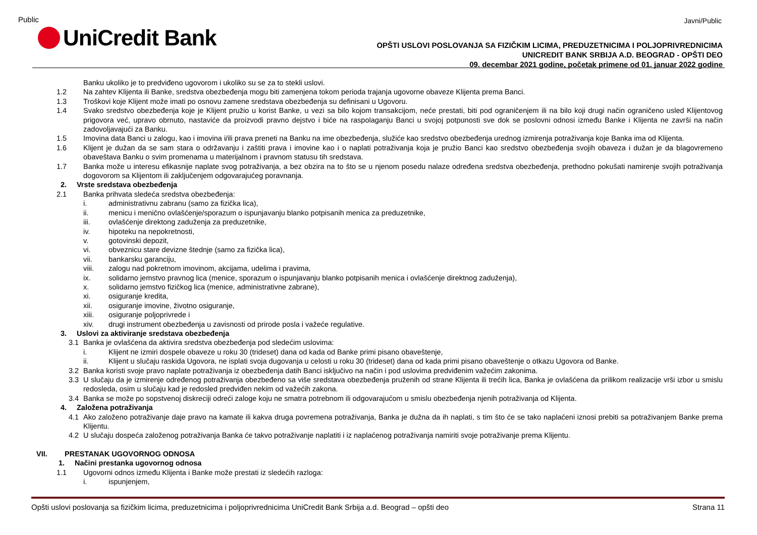Public Javni/Public
UniCredit Bank
OPŠTI USLOVI POSLOVANJA SA FIZIČKIM LICIMA, PREDUZETNICIMA I POLJOPRIVREDNICIMA
UNICREDIT BANK SRBIJA A.D. BEOGRAD - OPŠTI DEO
09. decembar 2021 godine, početak primene od 01. januar 2022 godine
Banku ukoliko je to predviđeno ugovorom i ukoliko su se za to stekli uslovi.
1.2 Na zahtev Klijenta ili Banke, sredstva obezbeđenja mogu biti zamenjena tokom perioda trajanja ugovorne obaveze Klijenta prema Banci.
1.3 Troškovi koje Klijent može imati po osnovu zamene sredstava obezbeđenja su definisani u Ugovoru.
1.4 Svako sredstvo obezbeđenja koje je Klijent pružio u korist Banke, u vezi sa bilo kojom transakcijom, neće prestati, biti pod ograničenjem ili na bilo koji drugi način ograničeno usled Klijentovog prigovora već, upravo obrnuto, nastaviće da proizvodi pravno dejstvo i biće na raspolaganju Banci u svojoj potpunosti sve dok se poslovni odnosi između Banke i Klijenta ne završi na način zadovoljavajući za Banku.
1.5 Imovina data Banci u zalogu, kao i imovina i/ili prava preneti na Banku na ime obezbeđenja, služiće kao sredstvo obezbeđenja urednog izmirenja potraživanja koje Banka ima od Klijenta.
1.6 Klijent je dužan da se sam stara o održavanju i zaštiti prava i imovine kao i o naplati potraživanja koja je pružio Banci kao sredstvo obezbeđenja svojih obaveza i dužan je da blagovremeno obaveštava Banku o svim promenama u materijalnom i pravnom statusu tih sredstava.
1.7 Banka može u interesu efikasnije naplate svog potraživanja, a bez obzira na to što se u njenom posedu nalaze određena sredstva obezbeđenja, prethodno pokušati namirenje svojih potraživanja dogovorom sa Klijentom ili zaključenjem odgovarajućeg poravnanja.
2. Vrste sredstava obezbeđenja
2.1 Banka prihvata sledeća sredstva obezbeđenja:
i. administrativnu zabranu (samo za fizička lica),
ii. menicu i menično ovlašćenje/sporazum o ispunjavanju blanko potpisanih menica za preduzetnike,
iii. ovlašćenje direktong zaduženja za preduzetnike,
iv. hipoteku na nepokretnosti,
v. gotovinski depozit,
vi. obveznicu stare devizne štednje (samo za fizička lica),
vii. bankarsku garanciju,
viii. zalogu nad pokretnom imovinom, akcijama, udelima i pravima,
ix. solidarno jemstvo pravnog lica (menice, sporazum o ispunjavanju blanko potpisanih menica i ovlašćenje direktnog zaduženja),
x. solidarno jemstvo fizičkog lica (menice, administrativne zabrane),
xi. osiguranje kredita,
xii. osiguranje imovine, životno osiguranje,
xiii. osiguranje poljoprivrede i
xiv. drugi instrument obezbeđenja u zavisnosti od prirode posla i važeće regulative.
3. Uslovi za aktiviranje sredstava obezbeđenja
3.1 Banka je ovlašćena da aktivira sredstva obezbeđenja pod sledećim uslovima:
i. Klijent ne izmiri dospele obaveze u roku 30 (trideset) dana od kada od Banke primi pisano obaveštenje,
ii. Klijent u slučaju raskida Ugovora, ne isplati svoja dugovanja u celosti u roku 30 (trideset) dana od kada primi pisano obaveštenje o otkazu Ugovora od Banke.
3.2 Banka koristi svoje pravo naplate potraživanja iz obezbeđenja datih Banci isključivo na način i pod uslovima predviđenim važećim zakonima.
3.3 U slučaju da je izmirenje određenog potraživanja obezbeđeno sa više sredstava obezbeđenja pruženih od strane Klijenta ili trećih lica, Banka je ovlašćena da prilikom realizacije vrši izbor u smislu redosleda, osim u slučaju kad je redosled predviđen nekim od važećih zakona.
3.4 Banka se može po sopstvenoj diskreciji odreći zaloge koju ne smatra potrebnom ili odgovarajućom u smislu obezbeđenja njenih potraživanja od Klijenta.
4. Založena potraživanja
4.1 Ako založeno potraživanje daje pravo na kamate ili kakva druga povremena potraživanja, Banka je dužna da ih naplati, s tim što će se tako naplaćeni iznosi prebiti sa potraživanjem Banke prema Klijentu.
4.2 U slučaju dospeća založenog potraživanja Banka će takvo potraživanje naplatiti i iz naplaćenog potraživanja namiriti svoje potraživanje prema Klijentu.
VII. PRESTANAK UGOVORNOG ODNOSA
1. Načini prestanka ugovornog odnosa
1.1 Ugovorni odnos između Klijenta i Banke može prestati iz sledećih razloga:
i. ispunjenjem,
Opšti uslovi poslovanja sa fizičkim licima, preduzetnicima i poljoprivrednicima UniCredit Bank Srbija a.d. Beograd – opšti deo Strana 11